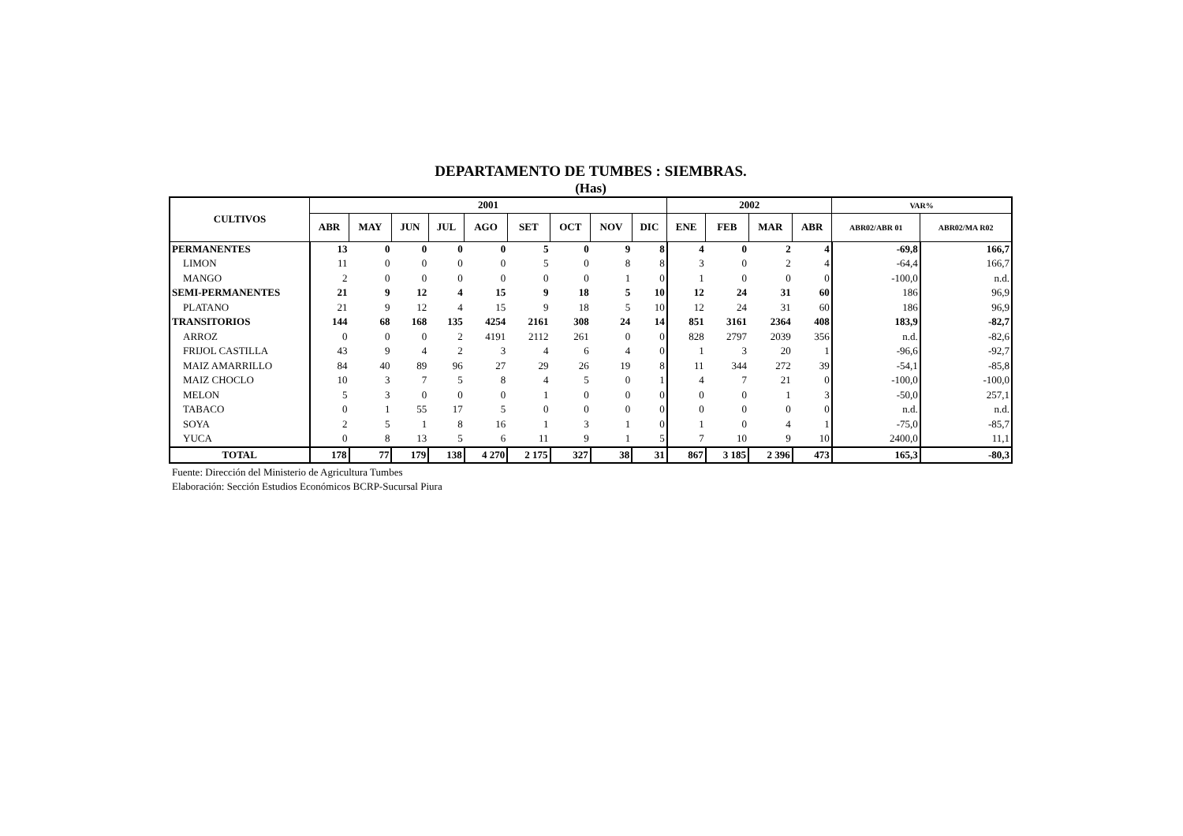DEPARTAMENTO DE TUMBES : SIEMBRAS.
(Has)
| CULTIVOS | 2001 | | | | | | | | | 2002 | | | | VAR% | |
| --- | --- | --- | --- | --- | --- | --- | --- | --- | --- | --- | --- | --- | --- | --- | --- |
| | ABR | MAY | JUN | JUL | AGO | SET | OCT | NOV | DIC | ENE | FEB | MAR | ABR | ABR02/ABR 01 | ABR02/MA R02 |
| PERMANENTES | 13 | 0 | 0 | 0 | 0 | 5 | 0 | 9 | 8 | 4 | 0 | 2 | 4 | -69,8 | 166,7 |
| LIMON | 11 | 0 | 0 | 0 | 0 | 5 | 0 | 8 | 8 | 3 | 0 | 2 | 4 | -64,4 | 166,7 |
| MANGO | 2 | 0 | 0 | 0 | 0 | 0 | 0 | 1 | 0 | 1 | 0 | 0 | 0 | -100,0 | n.d. |
| SEMI-PERMANENTES | 21 | 9 | 12 | 4 | 15 | 9 | 18 | 5 | 10 | 12 | 24 | 31 | 60 | 186 | 96,9 |
| PLATANO | 21 | 9 | 12 | 4 | 15 | 9 | 18 | 5 | 10 | 12 | 24 | 31 | 60 | 186 | 96,9 |
| TRANSITORIOS | 144 | 68 | 168 | 135 | 4254 | 2161 | 308 | 24 | 14 | 851 | 3161 | 2364 | 408 | 183,9 | -82,7 |
| ARROZ | 0 | 0 | 0 | 2 | 4191 | 2112 | 261 | 0 | 0 | 828 | 2797 | 2039 | 356 | n.d. | -82,6 |
| FRIJOL CASTILLA | 43 | 9 | 4 | 2 | 3 | 4 | 6 | 4 | 0 | 1 | 3 | 20 | 1 | -96,6 | -92,7 |
| MAIZ AMARRILLO | 84 | 40 | 89 | 96 | 27 | 29 | 26 | 19 | 8 | 11 | 344 | 272 | 39 | -54,1 | -85,8 |
| MAIZ CHOCLO | 10 | 3 | 7 | 5 | 8 | 4 | 5 | 0 | 1 | 4 | 7 | 21 | 0 | -100,0 | -100,0 |
| MELON | 5 | 3 | 0 | 0 | 0 | 1 | 0 | 0 | 0 | 0 | 0 | 1 | 3 | -50,0 | 257,1 |
| TABACO | 0 | 1 | 55 | 17 | 5 | 0 | 0 | 0 | 0 | 0 | 0 | 0 | 0 | n.d. | n.d. |
| SOYA | 2 | 5 | 1 | 8 | 16 | 1 | 3 | 1 | 0 | 1 | 0 | 4 | 1 | -75,0 | -85,7 |
| YUCA | 0 | 8 | 13 | 5 | 6 | 11 | 9 | 1 | 5 | 7 | 10 | 9 | 10 | 2400,0 | 11,1 |
| TOTAL | 178 | 77 | 179 | 138 | 4 270 | 2 175 | 327 | 38 | 31 | 867 | 3 185 | 2 396 | 473 | 165,3 | -80,3 |
Fuente: Dirección del Ministerio de Agricultura Tumbes
Elaboración: Sección Estudios Económicos BCRP-Sucursal Piura